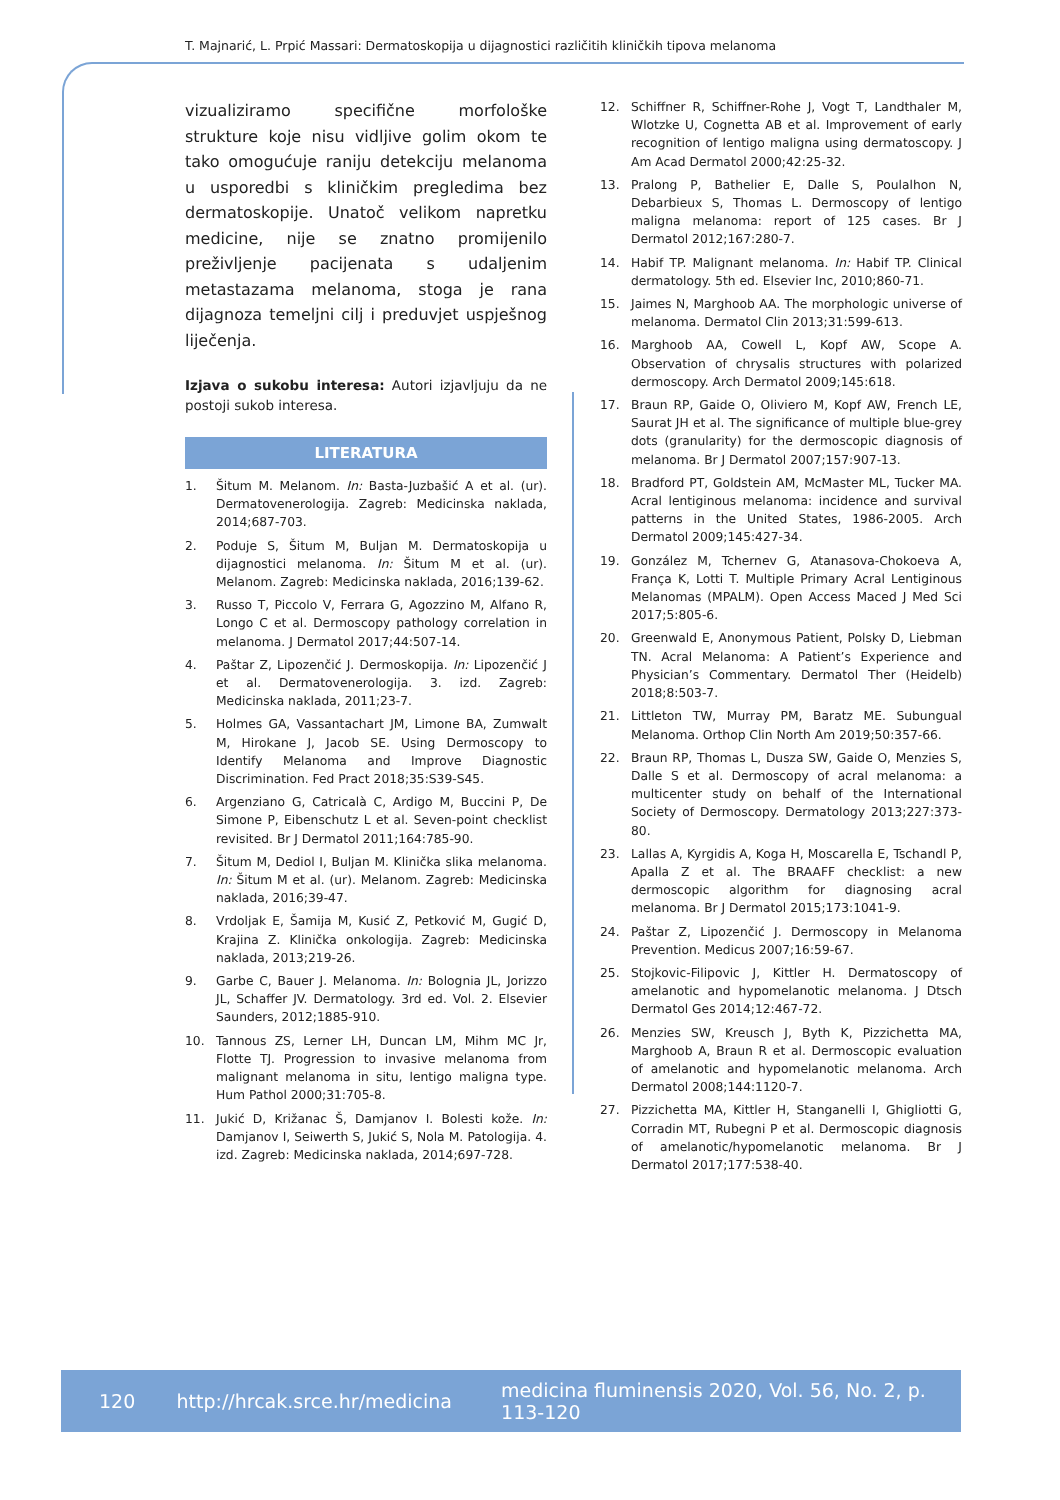T. Majnarić, L. Prpić Massari: Dermatoskopija u dijagnostici različitih kliničkih tipova melanoma
vizualiziramo specifične morfološke strukture koje nisu vidljive golim okom te tako omogućuje raniju detekciju melanoma u usporedbi s kliničkim pregledima bez dermatoskopije. Unatoč velikom napretku medicine, nije se znatno promijenilo preživljenje pacijenata s udaljenim metastazama melanoma, stoga je rana dijagnoza temeljni cilj i preduvjet uspješnog liječenja.
Izjava o sukobu interesa: Autori izjavljuju da ne postoji sukob interesa.
LITERATURA
1. Šitum M. Melanom. In: Basta-Juzbašić A et al. (ur). Dermatovenerologija. Zagreb: Medicinska naklada, 2014;687-703.
2. Poduje S, Šitum M, Buljan M. Dermatoskopija u dijagnostici melanoma. In: Šitum M et al. (ur). Melanom. Zagreb: Medicinska naklada, 2016;139-62.
3. Russo T, Piccolo V, Ferrara G, Agozzino M, Alfano R, Longo C et al. Dermoscopy pathology correlation in melanoma. J Dermatol 2017;44:507-14.
4. Paštar Z, Lipozenčić J. Dermoskopija. In: Lipozenčić J et al. Dermatovenerologija. 3. izd. Zagreb: Medicinska naklada, 2011;23-7.
5. Holmes GA, Vassantachart JM, Limone BA, Zumwalt M, Hirokane J, Jacob SE. Using Dermoscopy to Identify Melanoma and Improve Diagnostic Discrimination. Fed Pract 2018;35:S39-S45.
6. Argenziano G, Catricalà C, Ardigo M, Buccini P, De Simone P, Eibenschutz L et al. Seven-point checklist revisited. Br J Dermatol 2011;164:785-90.
7. Šitum M, Dediol I, Buljan M. Klinička slika melanoma. In: Šitum M et al. (ur). Melanom. Zagreb: Medicinska naklada, 2016;39-47.
8. Vrdoljak E, Šamija M, Kusić Z, Petković M, Gugić D, Krajina Z. Klinička onkologija. Zagreb: Medicinska naklada, 2013;219-26.
9. Garbe C, Bauer J. Melanoma. In: Bolognia JL, Jorizzo JL, Schaffer JV. Dermatology. 3rd ed. Vol. 2. Elsevier Saunders, 2012;1885-910.
10. Tannous ZS, Lerner LH, Duncan LM, Mihm MC Jr, Flotte TJ. Progression to invasive melanoma from malignant melanoma in situ, lentigo maligna type. Hum Pathol 2000;31:705-8.
11. Jukić D, Križanac Š, Damjanov I. Bolesti kože. In: Damjanov I, Seiwerth S, Jukić S, Nola M. Patologija. 4. izd. Zagreb: Medicinska naklada, 2014;697-728.
12. Schiffner R, Schiffner-Rohe J, Vogt T, Landthaler M, Wlotzke U, Cognetta AB et al. Improvement of early recognition of lentigo maligna using dermatoscopy. J Am Acad Dermatol 2000;42:25-32.
13. Pralong P, Bathelier E, Dalle S, Poulalhon N, Debarbieux S, Thomas L. Dermoscopy of lentigo maligna melanoma: report of 125 cases. Br J Dermatol 2012;167:280-7.
14. Habif TP. Malignant melanoma. In: Habif TP. Clinical dermatology. 5th ed. Elsevier Inc, 2010;860-71.
15. Jaimes N, Marghoob AA. The morphologic universe of melanoma. Dermatol Clin 2013;31:599-613.
16. Marghoob AA, Cowell L, Kopf AW, Scope A. Observation of chrysalis structures with polarized dermoscopy. Arch Dermatol 2009;145:618.
17. Braun RP, Gaide O, Oliviero M, Kopf AW, French LE, Saurat JH et al. The significance of multiple blue-grey dots (granularity) for the dermoscopic diagnosis of melanoma. Br J Dermatol 2007;157:907-13.
18. Bradford PT, Goldstein AM, McMaster ML, Tucker MA. Acral lentiginous melanoma: incidence and survival patterns in the United States, 1986-2005. Arch Dermatol 2009;145:427-34.
19. González M, Tchernev G, Atanasova-Chokoeva A, França K, Lotti T. Multiple Primary Acral Lentiginous Melanomas (MPALM). Open Access Maced J Med Sci 2017;5:805-6.
20. Greenwald E, Anonymous Patient, Polsky D, Liebman TN. Acral Melanoma: A Patient’s Experience and Physician’s Commentary. Dermatol Ther (Heidelb) 2018;8:503-7.
21. Littleton TW, Murray PM, Baratz ME. Subungual Melanoma. Orthop Clin North Am 2019;50:357-66.
22. Braun RP, Thomas L, Dusza SW, Gaide O, Menzies S, Dalle S et al. Dermoscopy of acral melanoma: a multicenter study on behalf of the International Society of Dermoscopy. Dermatology 2013;227:373-80.
23. Lallas A, Kyrgidis A, Koga H, Moscarella E, Tschandl P, Apalla Z et al. The BRAAFF checklist: a new dermoscopic algorithm for diagnosing acral melanoma. Br J Dermatol 2015;173:1041-9.
24. Paštar Z, Lipozenčić J. Dermoscopy in Melanoma Prevention. Medicus 2007;16:59-67.
25. Stojkovic-Filipovic J, Kittler H. Dermatoscopy of amelanotic and hypomelanotic melanoma. J Dtsch Dermatol Ges 2014;12:467-72.
26. Menzies SW, Kreusch J, Byth K, Pizzichetta MA, Marghoob A, Braun R et al. Dermoscopic evaluation of amelanotic and hypomelanotic melanoma. Arch Dermatol 2008;144:1120-7.
27. Pizzichetta MA, Kittler H, Stanganelli I, Ghigliotti G, Corradin MT, Rubegni P et al. Dermoscopic diagnosis of amelanotic/hypomelanotic melanoma. Br J Dermatol 2017;177:538-40.
120 http://hrcak.srce.hr/medicina medicina fluminensis 2020, Vol. 56, No. 2, p. 113-120